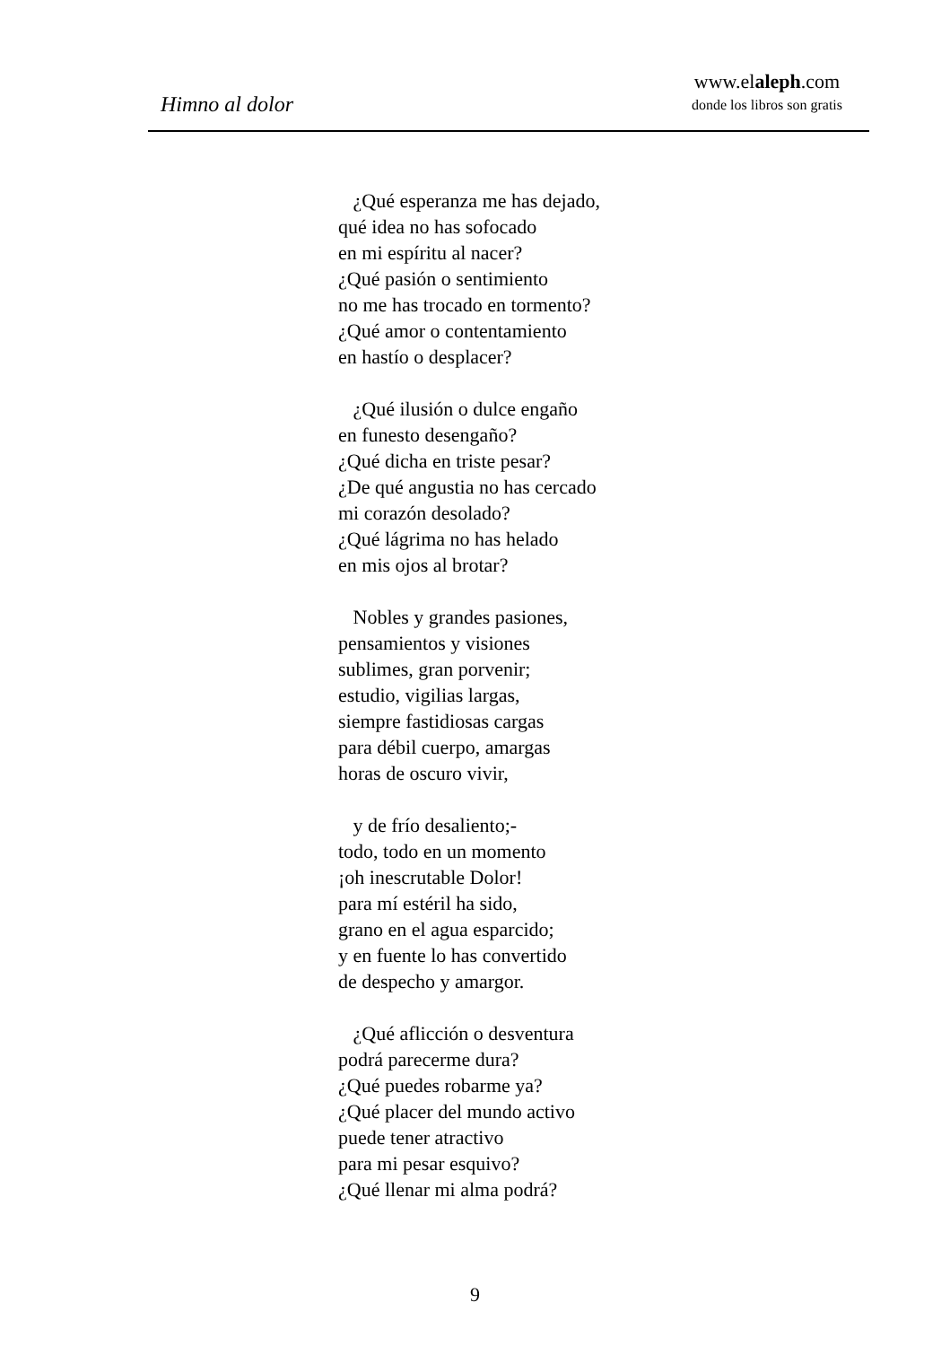Himno al dolor
www.elaleph.com
donde los libros son gratis
¿Qué esperanza me has dejado,
qué idea no has sofocado
en mi espíritu al nacer?
¿Qué pasión o sentimiento
no me has trocado en tormento?
¿Qué amor o contentamiento
en hastío o desplacer?
¿Qué ilusión o dulce engaño
en funesto desengaño?
¿Qué dicha en triste pesar?
¿De qué angustia no has cercado
mi corazón desolado?
¿Qué lágrima no has helado
en mis ojos al brotar?
Nobles y grandes pasiones,
pensamientos y visiones
sublimes, gran porvenir;
estudio, vigilias largas,
siempre fastidiosas cargas
para débil cuerpo, amargas
horas de oscuro vivir,
y de frío desaliento;-
todo, todo en un momento
¡oh inescrutable Dolor!
para mí estéril ha sido,
grano en el agua esparcido;
y en fuente lo has convertido
de despecho y amargor.
¿Qué aflicción o desventura
podrá parecerme dura?
¿Qué puedes robarme ya?
¿Qué placer del mundo activo
puede tener atractivo
para mi pesar esquivo?
¿Qué llenar mi alma podrá?
9